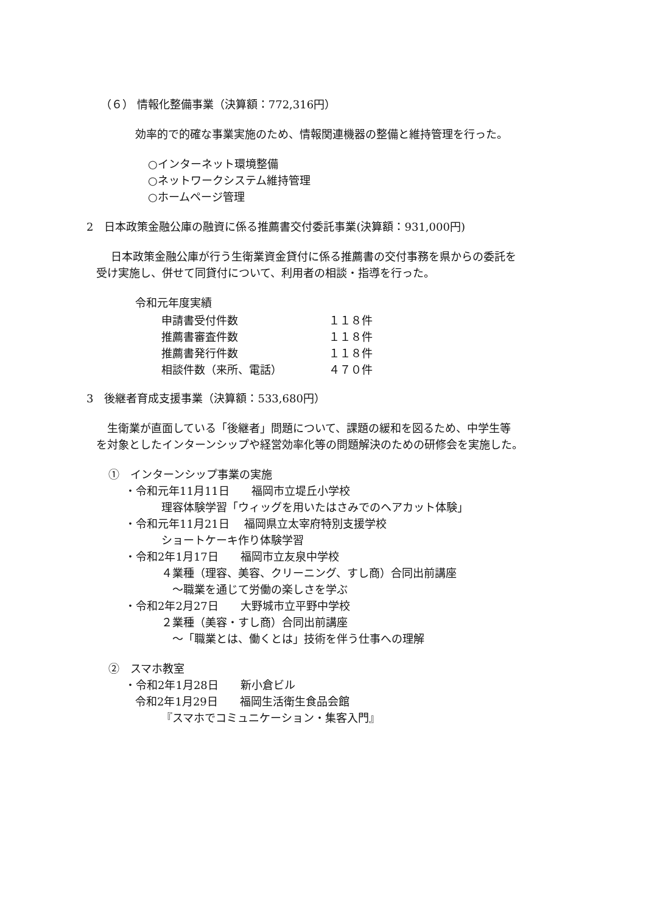（６） 情報化整備事業（決算額：772,316円）
効率的で的確な事業実施のため、情報関連機器の整備と維持管理を行った。
○インターネット環境整備
○ネットワークシステム維持管理
○ホームページ管理
2　日本政策金融公庫の融資に係る推薦書交付委託事業(決算額：931,000円)
日本政策金融公庫が行う生衛業資金貸付に係る推薦書の交付事務を県からの委託を
受け実施し、併せて同貸付について、利用者の相談・指導を行った。
令和元年度実績
| 申請書受付件数 | １１８件 |
| 推薦書審査件数 | １１８件 |
| 推薦書発行件数 | １１８件 |
| 相談件数（来所、電話） | ４７０件 |
3　後継者育成支援事業（決算額：533,680円）
生衛業が直面している「後継者」問題について、課題の緩和を図るため、中学生等
を対象としたインターンシップや経営効率化等の問題解決のための研修会を実施した。
①　インターンシップ事業の実施
・令和元年11月11日　　福岡市立堤丘小学校
理容体験学習「ウィッグを用いたはさみでのヘアカット体験」
・令和元年11月21日　 福岡県立太宰府特別支援学校
ショートケーキ作り体験学習
・令和2年1月17日　　福岡市立友泉中学校
４業種（理容、美容、クリーニング、すし商）合同出前講座
～職業を通じて労働の楽しさを学ぶ
・令和2年2月27日　　大野城市立平野中学校
２業種（美容・すし商）合同出前講座
～「職業とは、働くとは」技術を伴う仕事への理解
②　スマホ教室
・令和2年1月28日　　新小倉ビル
令和2年1月29日　　福岡生活衛生食品会館
『スマホでコミュニケーション・集客入門』